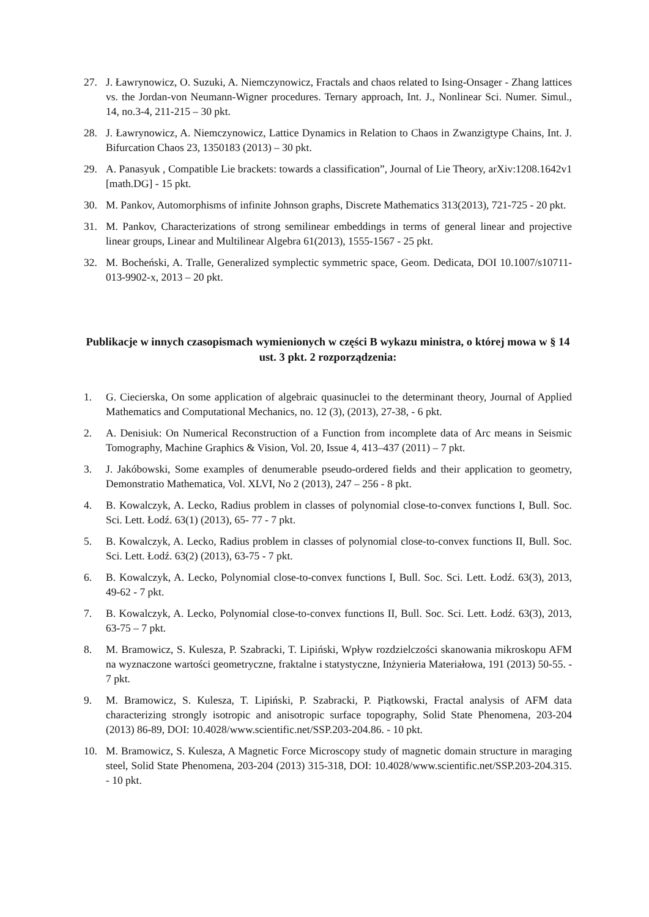27. J. Ławrynowicz, O. Suzuki, A. Niemczynowicz, Fractals and chaos related to Ising-Onsager - Zhang lattices vs. the Jordan-von Neumann-Wigner procedures. Ternary approach, Int. J., Nonlinear Sci. Numer. Simul., 14, no.3-4, 211-215 – 30 pkt.
28. J. Ławrynowicz, A. Niemczynowicz, Lattice Dynamics in Relation to Chaos in Zwanzigtype Chains, Int. J. Bifurcation Chaos 23, 1350183 (2013) – 30 pkt.
29. A. Panasyuk , Compatible Lie brackets: towards a classification”, Journal of Lie Theory, arXiv:1208.1642v1 [math.DG] - 15 pkt.
30. M. Pankov, Automorphisms of infinite Johnson graphs, Discrete Mathematics 313(2013), 721-725 - 20 pkt.
31. M. Pankov, Characterizations of strong semilinear embeddings in terms of general linear and projective linear groups, Linear and Multilinear Algebra 61(2013), 1555-1567 - 25 pkt.
32. M. Bocheński, A. Tralle, Generalized symplectic symmetric space, Geom. Dedicata, DOI 10.1007/s10711-013-9902-x, 2013 – 20 pkt.
Publikacje w innych czasopismach wymienionych w części B wykazu ministra, o której mowa w § 14 ust. 3 pkt. 2 rozporządzenia:
1. G. Ciecierska, On some application of algebraic quasinuclei to the determinant theory, Journal of Applied Mathematics and Computational Mechanics, no. 12 (3), (2013), 27-38, - 6 pkt.
2. A. Denisiuk: On Numerical Reconstruction of a Function from incomplete data of Arc means in Seismic Tomography, Machine Graphics & Vision, Vol. 20, Issue 4, 413–437 (2011) – 7 pkt.
3. J. Jakóbowski, Some examples of denumerable pseudo-ordered fields and their application to geometry, Demonstratio Mathematica, Vol. XLVI, No 2 (2013), 247 – 256 - 8 pkt.
4. B. Kowalczyk, A. Lecko, Radius problem in classes of polynomial close-to-convex functions I, Bull. Soc. Sci. Lett. Łodź. 63(1) (2013), 65- 77 - 7 pkt.
5. B. Kowalczyk, A. Lecko, Radius problem in classes of polynomial close-to-convex functions II, Bull. Soc. Sci. Lett. Łodź. 63(2) (2013), 63-75 - 7 pkt.
6. B. Kowalczyk, A. Lecko, Polynomial close-to-convex functions I, Bull. Soc. Sci. Lett. Łodź. 63(3), 2013, 49-62 - 7 pkt.
7. B. Kowalczyk, A. Lecko, Polynomial close-to-convex functions II, Bull. Soc. Sci. Lett. Łodź. 63(3), 2013, 63-75 – 7 pkt.
8. M. Bramowicz, S. Kulesza, P. Szabracki, T. Lipiński, Wpływ rozdzielczości skanowania mikroskopu AFM na wyznaczone wartości geometryczne, fraktalne i statystyczne, Inżynieria Materiałowa, 191 (2013) 50-55. - 7 pkt.
9. M. Bramowicz, S. Kulesza, T. Lipiński, P. Szabracki, P. Piątkowski, Fractal analysis of AFM data characterizing strongly isotropic and anisotropic surface topography, Solid State Phenomena, 203-204 (2013) 86-89, DOI: 10.4028/www.scientific.net/SSP.203-204.86. - 10 pkt.
10. M. Bramowicz, S. Kulesza, A Magnetic Force Microscopy study of magnetic domain structure in maraging steel, Solid State Phenomena, 203-204 (2013) 315-318, DOI: 10.4028/www.scientific.net/SSP.203-204.315. - 10 pkt.